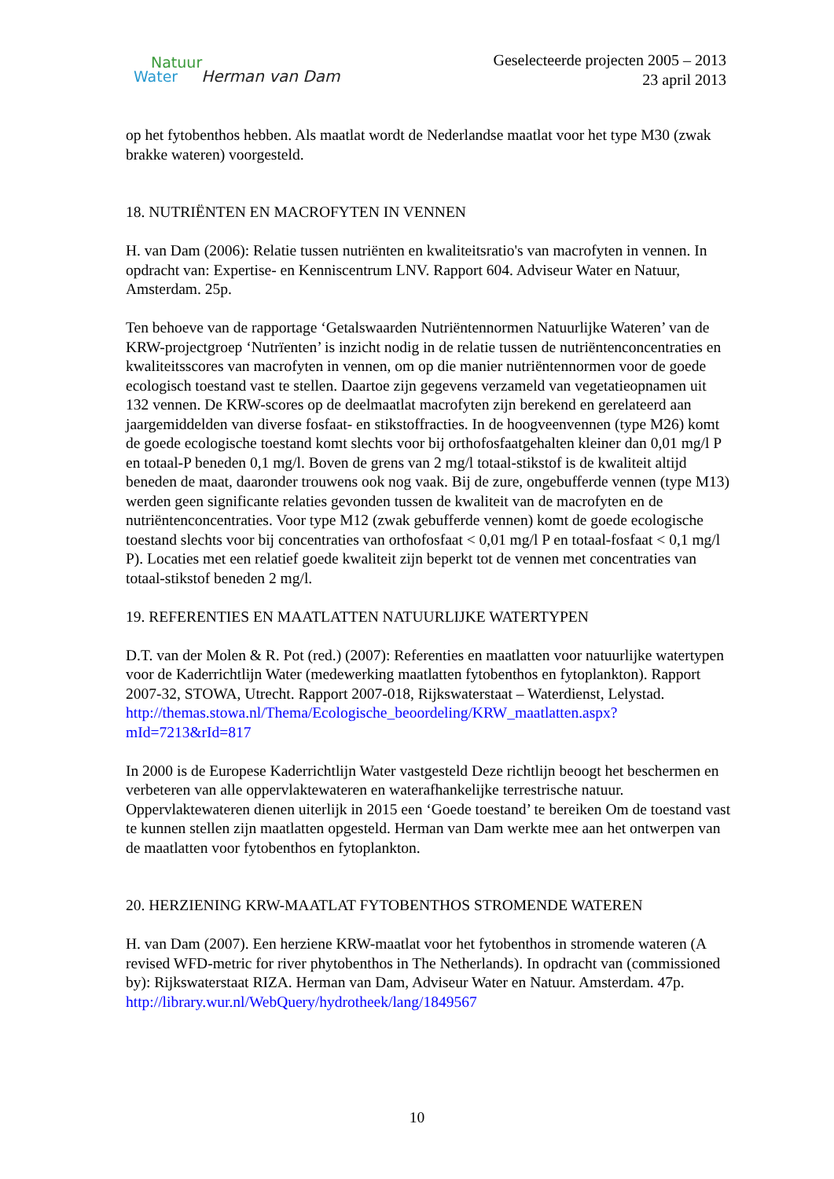Natuur
Water Herman van Dam
Geselecteerde projecten 2005 – 2013
23 april 2013
op het fytobenthos hebben. Als maatlat wordt de Nederlandse maatlat voor het type M30 (zwak brakke wateren) voorgesteld.
18. NUTRIËNTEN EN MACROFYTEN IN VENNEN
H. van Dam (2006): Relatie tussen nutriënten en kwaliteitsratio's van macrofyten in vennen. In opdracht van: Expertise- en Kenniscentrum LNV. Rapport 604. Adviseur Water en Natuur, Amsterdam. 25p.
Ten behoeve van de rapportage ‘Getalswaarden Nutriëntennormen Natuurlijke Wateren’ van de KRW-projectgroep ‘Nutrïenten’ is inzicht nodig in de relatie tussen de nutriëntenconcentraties en kwaliteitsscores van macrofyten in vennen, om op die manier nutriëntennormen voor de goede ecologisch toestand vast te stellen. Daartoe zijn gegevens verzameld van vegetatieopnamen uit 132 vennen. De KRW-scores op de deelmaatlat macrofyten zijn berekend en gerelateerd aan jaargemiddelden van diverse fosfaat- en stikstoffracties. In de hoogveenvennen (type M26) komt de goede ecologische toestand komt slechts voor bij orthofosfaatgehalten kleiner dan 0,01 mg/l P en totaal-P beneden 0,1 mg/l. Boven de grens van 2 mg/l totaal-stikstof is de kwaliteit altijd beneden de maat, daaronder trouwens ook nog vaak. Bij de zure, ongebufferde vennen (type M13) werden geen significante relaties gevonden tussen de kwaliteit van de macrofyten en de nutriëntenconcentraties. Voor type M12 (zwak gebufferde vennen) komt de goede ecologische toestand slechts voor bij concentraties van orthofosfaat < 0,01 mg/l P en totaal-fosfaat < 0,1 mg/l P). Locaties met een relatief goede kwaliteit zijn beperkt tot de vennen met concentraties van totaal-stikstof beneden 2 mg/l.
19. REFERENTIES EN MAATLATTEN NATUURLIJKE WATERTYPEN
D.T. van der Molen & R. Pot (red.) (2007): Referenties en maatlatten voor natuurlijke watertypen voor de Kaderrichtlijn Water (medewerking maatlatten fytobenthos en fytoplankton). Rapport 2007-32, STOWA, Utrecht. Rapport 2007-018, Rijkswaterstaat – Waterdienst, Lelystad.
http://themas.stowa.nl/Thema/Ecologische_beoordeling/KRW_maatlatten.aspx?mId=7213&rId=817
In 2000 is de Europese Kaderrichtlijn Water vastgesteld Deze richtlijn beoogt het beschermen en verbeteren van alle oppervlaktewateren en waterafhankelijke terrestrische natuur. Oppervlaktewateren dienen uiterlijk in 2015 een ‘Goede toestand’ te bereiken Om de toestand vast te kunnen stellen zijn maatlatten opgesteld. Herman van Dam werkte mee aan het ontwerpen van de maatlatten voor fytobenthos en fytoplankton.
20. HERZIENING KRW-MAATLAT FYTOBENTHOS STROMENDE WATEREN
H. van Dam (2007). Een herziene KRW-maatlat voor het fytobenthos in stromende wateren (A revised WFD-metric for river phytobenthos in The Netherlands). In opdracht van (commissioned by): Rijkswaterstaat RIZA. Herman van Dam, Adviseur Water en Natuur. Amsterdam. 47p. http://library.wur.nl/WebQuery/hydrotheek/lang/1849567
10